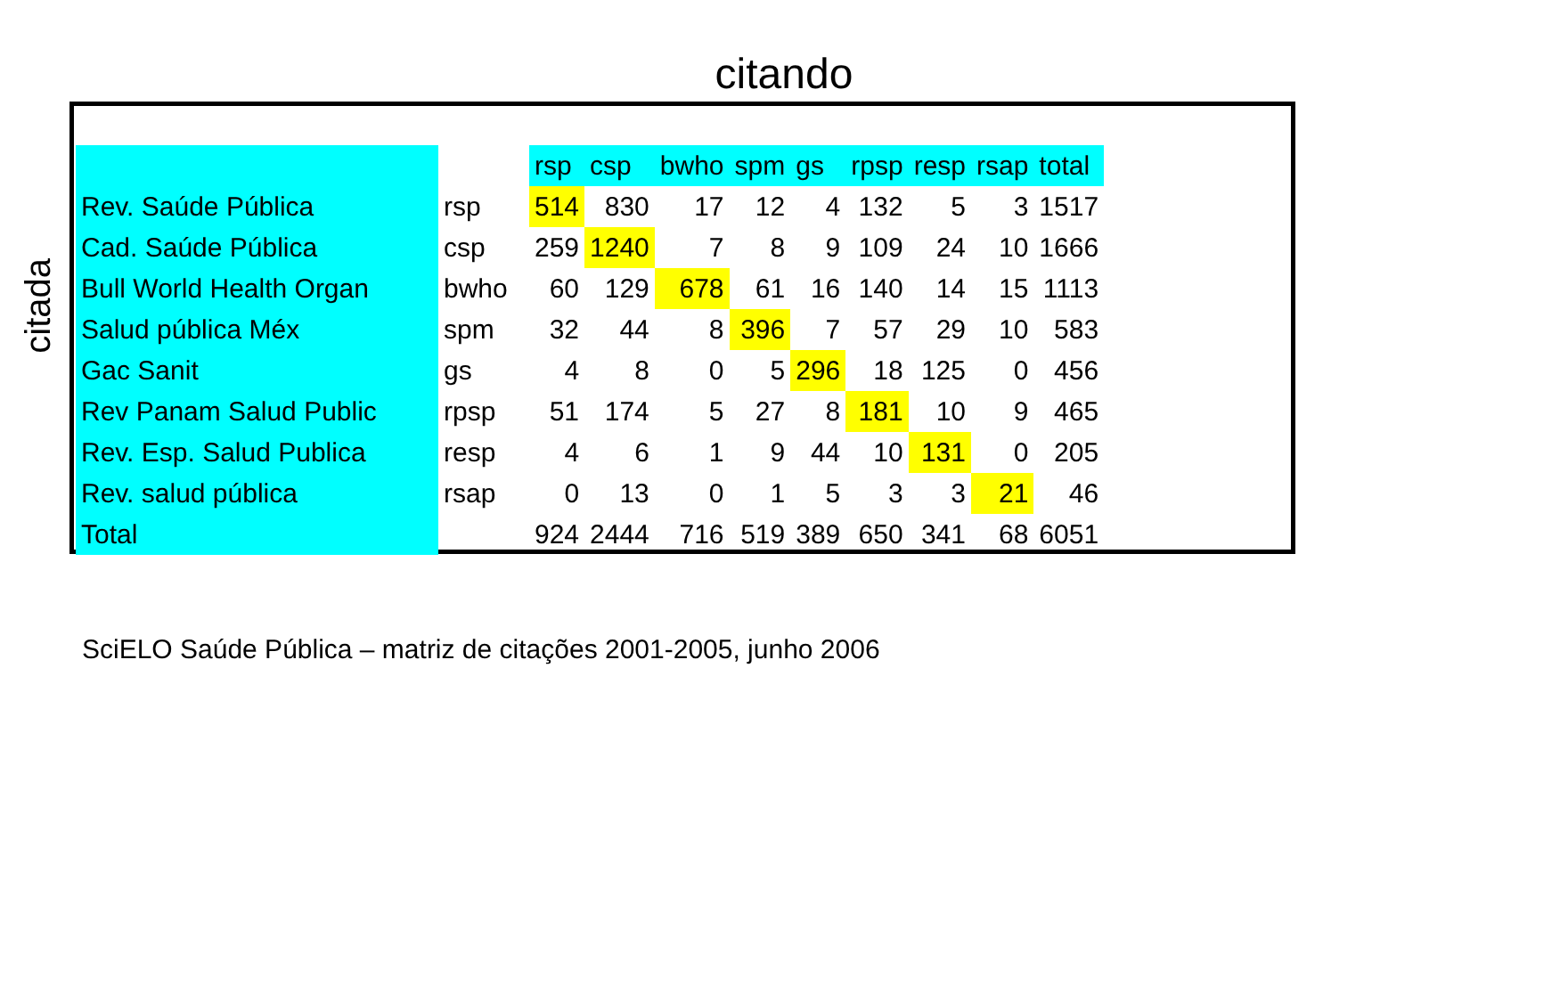citando
citada
| | | rsp | csp | bwho | spm | gs | rpsp | resp | rsap | total |
| --- | --- | --- | --- | --- | --- | --- | --- | --- | --- | --- |
| Rev. Saúde Pública | rsp | 514 | 830 | 17 | 12 | 4 | 132 | 5 | 3 | 1517 |
| Cad. Saúde Pública | csp | 259 | 1240 | 7 | 8 | 9 | 109 | 24 | 10 | 1666 |
| Bull World Health Organ | bwho | 60 | 129 | 678 | 61 | 16 | 140 | 14 | 15 | 1113 |
| Salud pública Méx | spm | 32 | 44 | 8 | 396 | 7 | 57 | 29 | 10 | 583 |
| Gac Sanit | gs | 4 | 8 | 0 | 5 | 296 | 18 | 125 | 0 | 456 |
| Rev Panam Salud Public | rpsp | 51 | 174 | 5 | 27 | 8 | 181 | 10 | 9 | 465 |
| Rev. Esp. Salud Publica | resp | 4 | 6 | 1 | 9 | 44 | 10 | 131 | 0 | 205 |
| Rev. salud pública | rsap | 0 | 13 | 0 | 1 | 5 | 3 | 3 | 21 | 46 |
| Total | | 924 | 2444 | 716 | 519 | 389 | 650 | 341 | 68 | 6051 |
SciELO Saúde Pública – matriz de citações 2001-2005, junho 2006